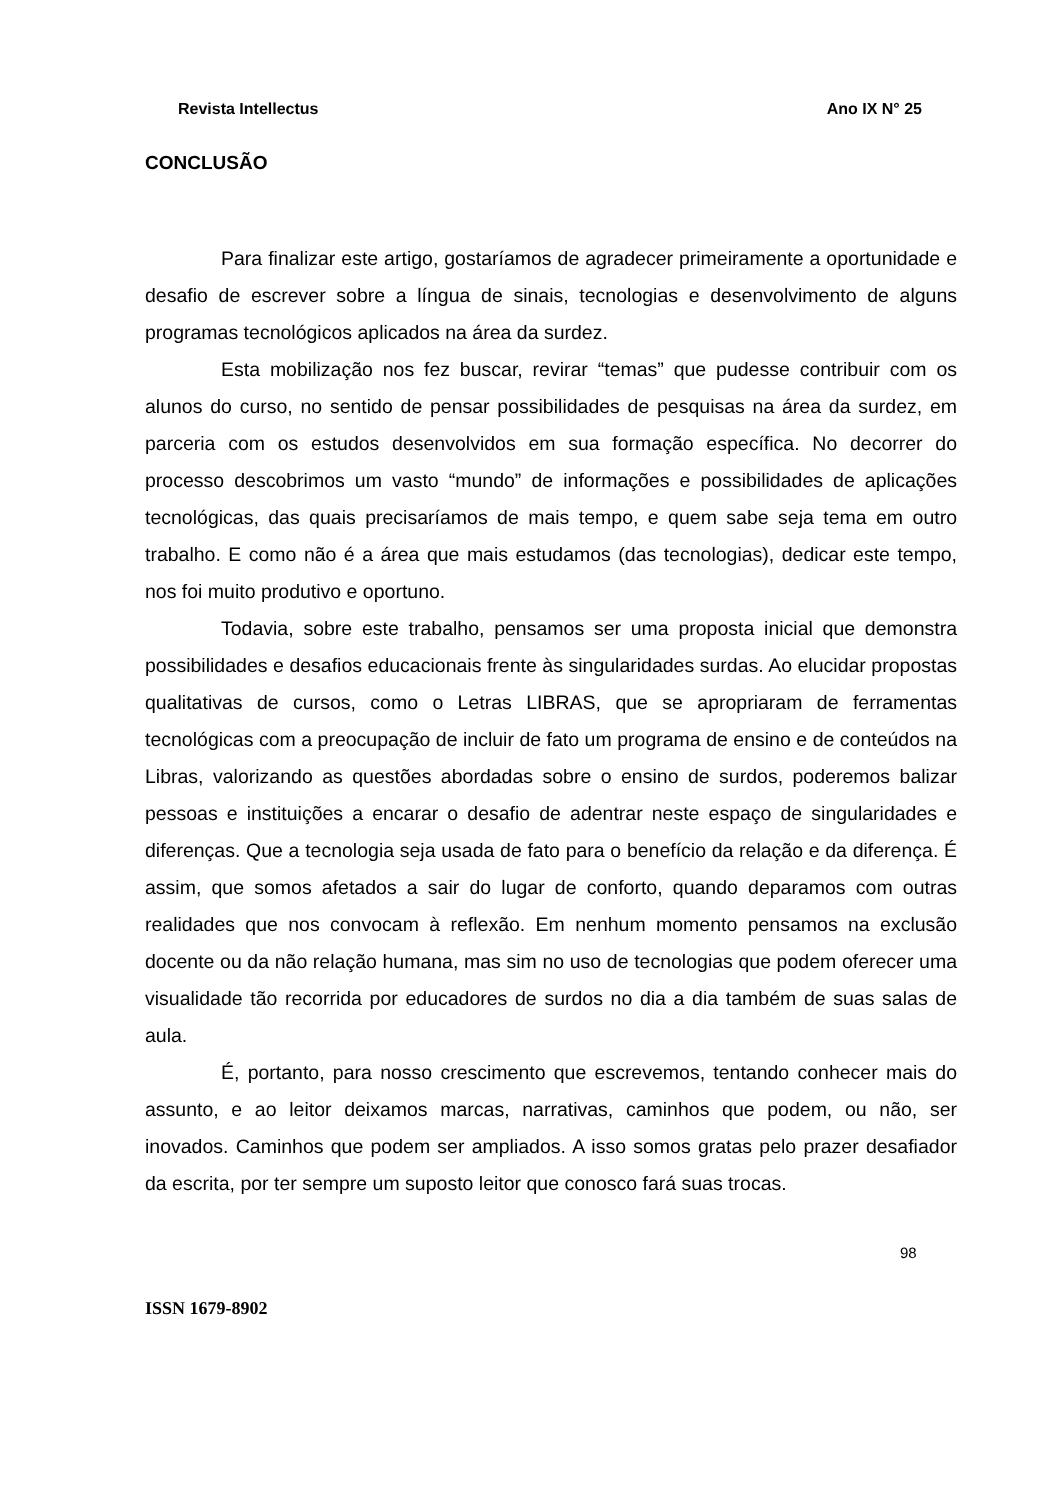Revista Intellectus Ano IX N° 25
CONCLUSÃO
Para finalizar este artigo, gostaríamos de agradecer primeiramente a oportunidade e desafio de escrever sobre a língua de sinais, tecnologias e desenvolvimento de alguns programas tecnológicos aplicados na área da surdez.
Esta mobilização nos fez buscar, revirar “temas” que pudesse contribuir com os alunos do curso, no sentido de pensar possibilidades de pesquisas na área da surdez, em parceria com os estudos desenvolvidos em sua formação específica. No decorrer do processo descobrimos um vasto “mundo” de informações e possibilidades de aplicações tecnológicas, das quais precisaríamos de mais tempo, e quem sabe seja tema em outro trabalho. E como não é a área que mais estudamos (das tecnologias), dedicar este tempo, nos foi muito produtivo e oportuno.
Todavia, sobre este trabalho, pensamos ser uma proposta inicial que demonstra possibilidades e desafios educacionais frente às singularidades surdas. Ao elucidar propostas qualitativas de cursos, como o Letras LIBRAS, que se apropriaram de ferramentas tecnológicas com a preocupação de incluir de fato um programa de ensino e de conteúdos na Libras, valorizando as questões abordadas sobre o ensino de surdos, poderemos balizar pessoas e instituições a encarar o desafio de adentrar neste espaço de singularidades e diferenças. Que a tecnologia seja usada de fato para o benefício da relação e da diferença. É assim, que somos afetados a sair do lugar de conforto, quando deparamos com outras realidades que nos convocam à reflexão. Em nenhum momento pensamos na exclusão docente ou da não relação humana, mas sim no uso de tecnologias que podem oferecer uma visualidade tão recorrida por educadores de surdos no dia a dia também de suas salas de aula.
É, portanto, para nosso crescimento que escrevemos, tentando conhecer mais do assunto, e ao leitor deixamos marcas, narrativas, caminhos que podem, ou não, ser inovados. Caminhos que podem ser ampliados. A isso somos gratas pelo prazer desafiador da escrita, por ter sempre um suposto leitor que conosco fará suas trocas.
98
ISSN 1679-8902